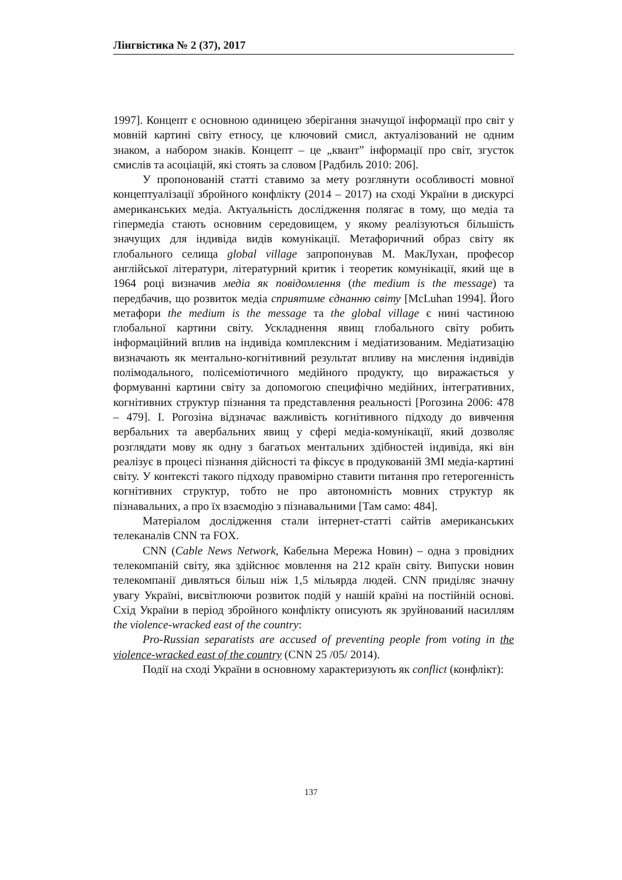Лінгвістика № 2 (37), 2017
1997]. Концепт є основною одиницею зберігання значущої інформації про світ у мовній картині світу етносу, це ключовий смисл, актуалізований не одним знаком, а набором знаків. Концепт – це „квант” інформації про світ, згусток смислів та асоціацій, які стоять за словом [Радбиль 2010: 206].
У пропонованій статті ставимо за мету розглянути особливості мовної концептуалізації збройного конфлікту (2014 – 2017) на сході України в дискурсі американських медіа. Актуальність дослідження полягає в тому, що медіа та гіпермедіа стають основним середовищем, у якому реалізуються більшість значущих для індивіда видів комунікації. Метафоричний образ світу як глобального селища global village запропонував М. МакЛухан, професор англійської літератури, літературний критик і теоретик комунікації, який ще в 1964 році визначив медіа як повідомлення (the medium is the message) та передбачив, що розвиток медіа сприятиме єднанню світу [McLuhan 1994]. Його метафори the medium is the message та the global village є нині частиною глобальної картини світу. Ускладнення явищ глобального світу робить інформаційний вплив на індивіда комплексним і медіатизованим. Медіатизацію визначають як ментально-когнітивний результат впливу на мислення індивідів полімодального, полісеміотичного медійного продукту, що виражається у формуванні картини світу за допомогою специфічно медійних, інтегративних, когнітивних структур пізнання та представлення реальності [Рогозина 2006: 478 – 479]. І. Рогозіна відзначає важливість когнітивного підходу до вивчення вербальних та авербальних явищ у сфері медіа-комунікації, який дозволяє розглядати мову як одну з багатьох ментальних здібностей індивіда, які він реалізує в процесі пізнання дійсності та фіксує в продукованій ЗМІ медіа-картині світу. У контексті такого підходу правомірно ставити питання про гетерогенність когнітивних структур, тобто не про автономність мовних структур як пізнавальних, а про їх взаємодію з пізнавальними [Там само: 484].
Матеріалом дослідження стали інтернет-статті сайтів американських телеканалів CNN та FOX.
CNN (Cable News Network, Кабельна Мережа Новин) – одна з провідних телекомпаній світу, яка здійснює мовлення на 212 країн світу. Випуски новин телекомпанії дивляться більш ніж 1,5 мільярда людей. CNN приділяє значну увагу Україні, висвітлюючи розвиток подій у нашій країні на постійній основі. Схід України в період збройного конфлікту описують як зруйнований насиллям the violence-wracked east of the country:
Pro-Russian separatists are accused of preventing people from voting in the violence-wracked east of the country (CNN 25 /05/ 2014).
Події на сході України в основному характеризують як conflict (конфлікт):
137